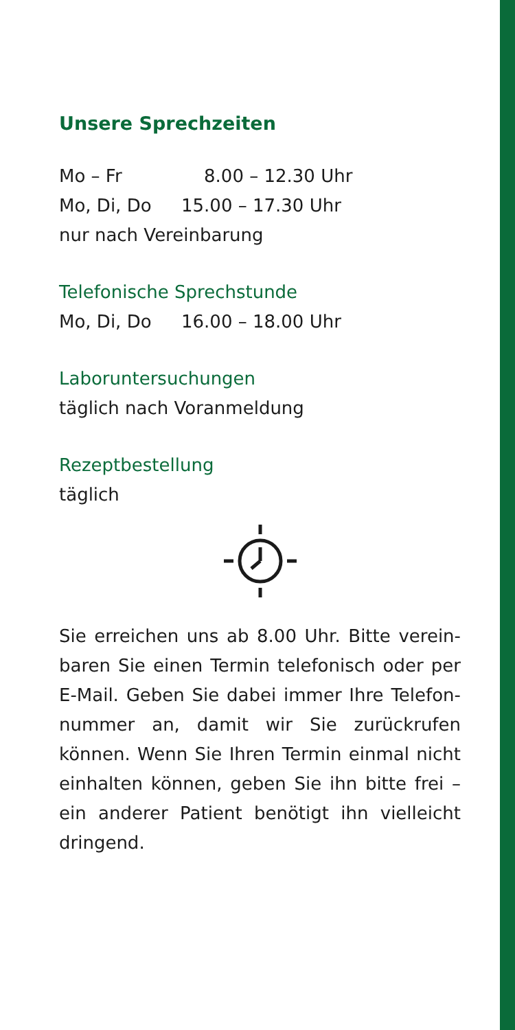Unsere Sprechzeiten
Mo – Fr 8.00 – 12.30 Uhr
Mo, Di, Do 15.00 – 17.30 Uhr
nur nach Vereinbarung
Telefonische Sprechstunde
Mo, Di, Do 16.00 – 18.00 Uhr
Laboruntersuchungen
täglich nach Voranmeldung
Rezeptbestellung
täglich
Sie erreichen uns ab 8.00 Uhr. Bitte verein­baren Sie einen Termin telefonisch oder per E-Mail. Geben Sie dabei immer Ihre Telefon­nummer an, damit wir Sie zurückrufen können. Wenn Sie Ihren Termin einmal nicht ein­halten können, geben Sie ihn bitte frei – ein anderer Patient benötigt ihn vielleicht dringend.